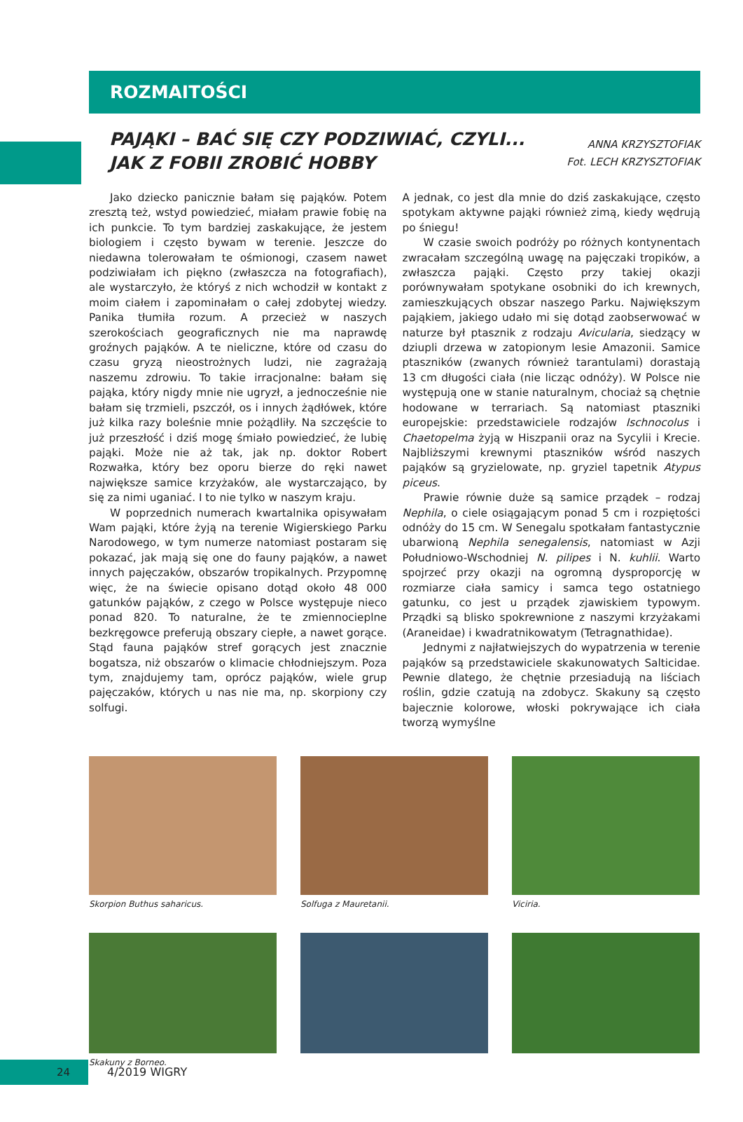ROZMAITOŚCI
PAJĄKI – BAĆ SIĘ CZY PODZIWIAĆ, CZYLI...
JAK Z FOBII ZROBIĆ HOBBY
ANNA KRZYSZTOFIAK
Fot. LECH KRZYSZTOFIAK
Jako dziecko panicznie bałam się pająków. Potem zresztą też, wstyd powiedzieć, miałam prawie fobię na ich punkcie. To tym bardziej zaskakujące, że jestem biologiem i często bywam w terenie. Jeszcze do niedawna tolerowałam te ośmionogi, czasem nawet podziwiałam ich piękno (zwłaszcza na fotografiach), ale wystarczyło, że któryś z nich wchodził w kontakt z moim ciałem i zapominałam o całej zdobytej wiedzy. Panika tłumiła rozum. A przecież w naszych szerokościach geograficznych nie ma naprawdę groźnych pająków. A te nieliczne, które od czasu do czasu gryzą nieostrożnych ludzi, nie zagrażają naszemu zdrowiu. To takie irracjonalne: bałam się pająka, który nigdy mnie nie ugryzł, a jednocześnie nie bałam się trzmieli, pszczół, os i innych żądłówek, które już kilka razy boleśnie mnie pożądliły. Na szczęście to już przeszłość i dziś mogę śmiało powiedzieć, że lubię pająki. Może nie aż tak, jak np. doktor Robert Rozwałka, który bez oporu bierze do ręki nawet największe samice krzyżaków, ale wystarczająco, by się za nimi uganiać. I to nie tylko w naszym kraju.
W poprzednich numerach kwartalnika opisywałam Wam pająki, które żyją na terenie Wigierskiego Parku Narodowego, w tym numerze natomiast postaram się pokazać, jak mają się one do fauny pająków, a nawet innych pajęczaków, obszarów tropikalnych. Przypomnę więc, że na świecie opisano dotąd około 48 000 gatunków pająków, z czego w Polsce występuje nieco ponad 820. To naturalne, że te zmiennocieplne bezkręgowce preferują obszary ciepłe, a nawet gorące. Stąd fauna pająków stref gorących jest znacznie bogatsza, niż obszarów o klimacie chłodniejszym. Poza tym, znajdujemy tam, oprócz pająków, wiele grup pajęczaków, których u nas nie ma, np. skorpiony czy solfugi.
A jednak, co jest dla mnie do dziś zaskakujące, często spotykam aktywne pająki również zimą, kiedy wędrują po śniegu!
W czasie swoich podróży po różnych kontynentach zwracałam szczególną uwagę na pajęczaki tropików, a zwłaszcza pająki. Często przy takiej okazji porównywałam spotykane osobniki do ich krewnych, zamieszkujących obszar naszego Parku. Największym pająkiem, jakiego udało mi się dotąd zaobserwować w naturze był ptasznik z rodzaju Avicularia, siedzący w dziupli drzewa w zatopionym lesie Amazonii. Samice ptaszników (zwanych również tarantulami) dorastają 13 cm długości ciała (nie licząc odnóży). W Polsce nie występują one w stanie naturalnym, chociaż są chętnie hodowane w terrariach. Są natomiast ptaszniki europejskie: przedstawiciele rodzajów Ischnocolus i Chaetopelma żyją w Hiszpanii oraz na Sycylii i Krecie. Najbliższymi krewnymi ptaszników wśród naszych pająków są gryzielowate, np. gryziel tapetnik Atypus piceus.
Prawie równie duże są samice prządek – rodzaj Nephila, o ciele osiągającym ponad 5 cm i rozpiętości odnóży do 15 cm. W Senegalu spotkałam fantastycznie ubarwioną Nephila senegalensis, natomiast w Azji Południowo-Wschodniej N. pilipes i N. kuhlii. Warto spojrzeć przy okazji na ogromną dysproporcję w rozmiarze ciała samicy i samca tego ostatniego gatunku, co jest u prządek zjawiskiem typowym. Prządki są blisko spokrewnione z naszymi krzyżakami (Araneidae) i kwadratnikowatym (Tetragnathidae).
Jednymi z najłatwiejszych do wypatrzenia w terenie pająków są przedstawiciele skakunowatych Salticidae. Pewnie dlatego, że chętnie przesiadują na liściach roślin, gdzie czatują na zdobycz. Skakuny są często bajecznie kolorowe, włoski pokrywające ich ciała tworzą wymyślne
Skorpion Buthus saharicus.
Solfuga z Mauretanii.
Viciria.
Skakuny z Borneo.
24 4/2019 WIGRY